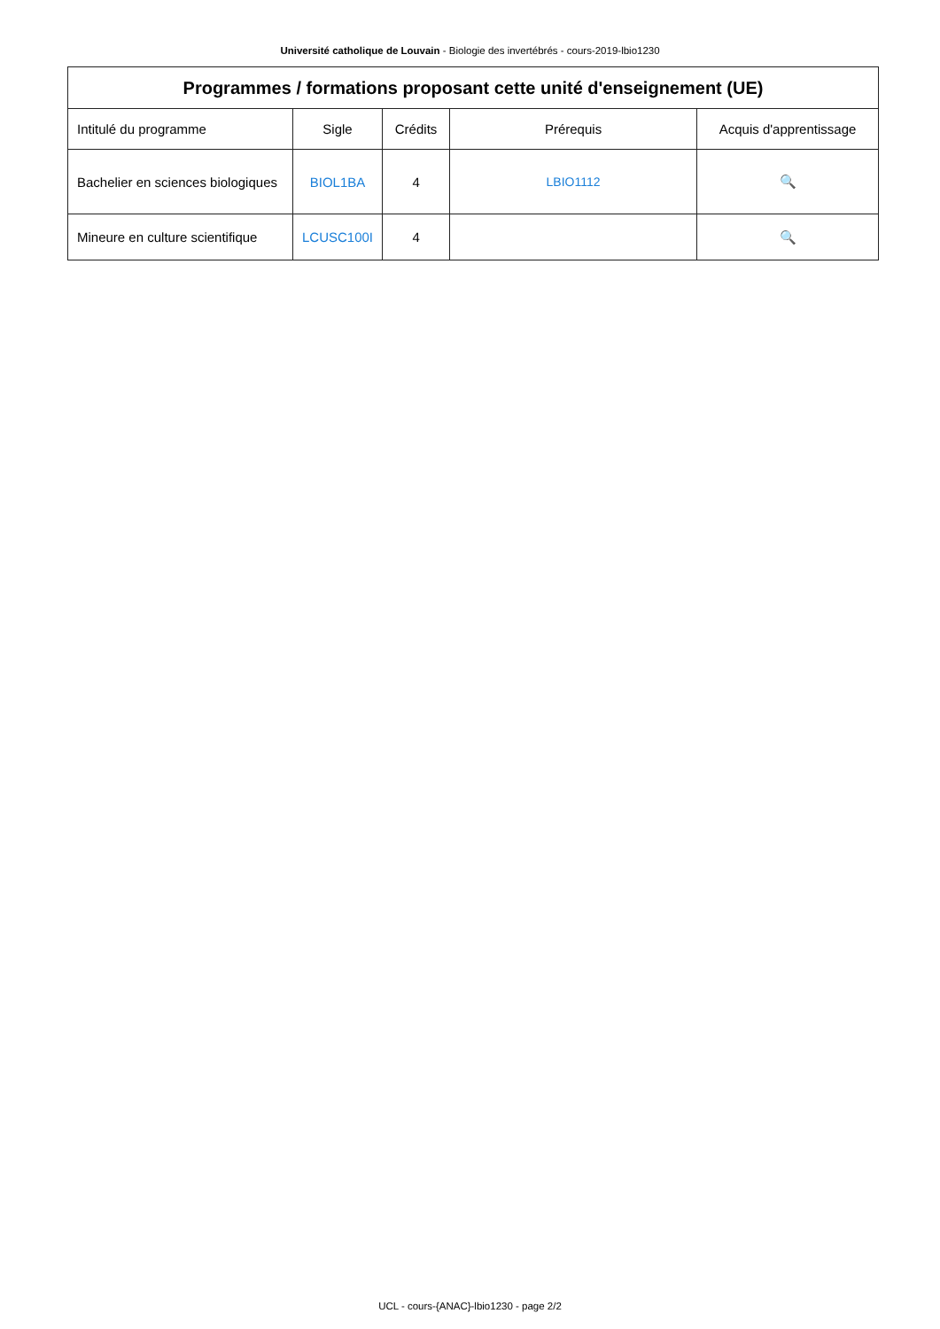Université catholique de Louvain - Biologie des invertébrés - cours-2019-lbio1230
| Programmes / formations proposant cette unité d'enseignement (UE) | | | | |
| --- | --- | --- | --- | --- |
| Intitulé du programme | Sigle | Crédits | Prérequis | Acquis d'apprentissage |
| Bachelier en sciences biologiques | BIOL1BA | 4 | LBIO1112 | 🔍 |
| Mineure en culture scientifique | LCUSC100I | 4 | | 🔍 |
UCL - cours-{ANAC}-lbio1230 - page 2/2